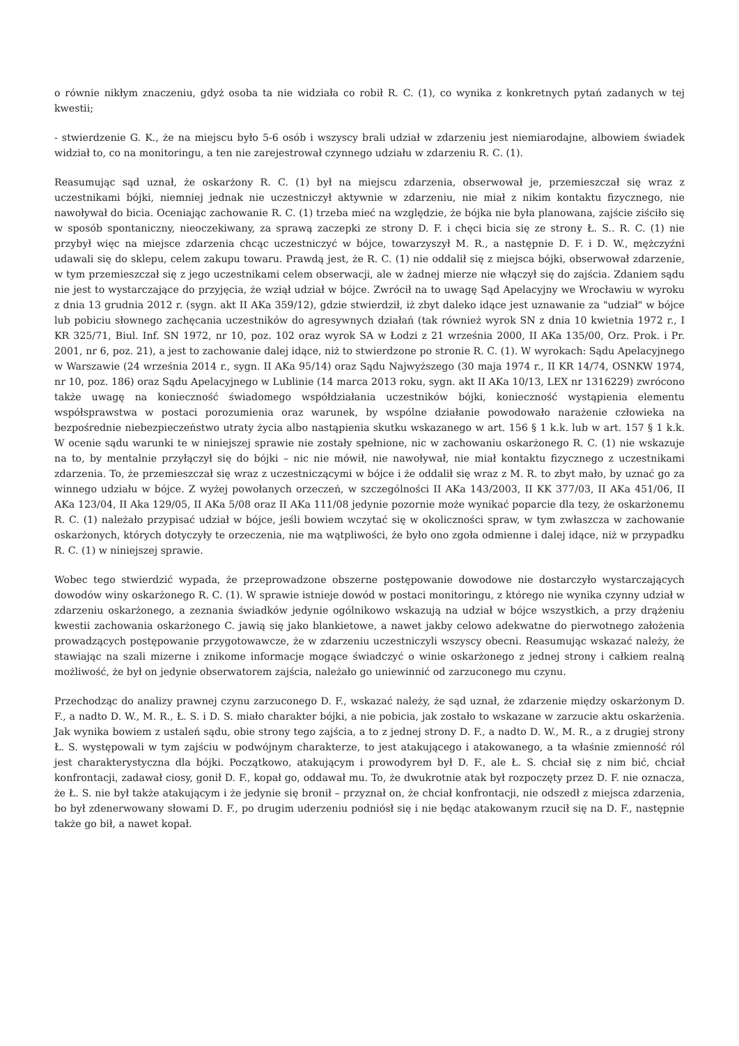o równie nikłym znaczeniu, gdyż osoba ta nie widziała co robił R. C. (1), co wynika z konkretnych pytań zadanych w tej kwestii;
- stwierdzenie G. K., że na miejscu było 5-6 osób i wszyscy brali udział w zdarzeniu jest niemiarodajne, albowiem świadek widział to, co na monitoringu, a ten nie zarejestrował czynnego udziału w zdarzeniu R. C. (1).
Reasumując sąd uznał, że oskarżony R. C. (1) był na miejscu zdarzenia, obserwował je, przemieszczał się wraz z uczestnikami bójki, niemniej jednak nie uczestniczył aktywnie w zdarzeniu, nie miał z nikim kontaktu fizycznego, nie nawoływał do bicia. Oceniając zachowanie R. C. (1) trzeba mieć na względzie, że bójka nie była planowana, zajście ziściło się w sposób spontaniczny, nieoczekiwany, za sprawą zaczepki ze strony D. F. i chęci bicia się ze strony Ł. S.. R. C. (1) nie przybył więc na miejsce zdarzenia chcąc uczestniczyć w bójce, towarzyszył M. R., a następnie D. F. i D. W., mężczyźni udawali się do sklepu, celem zakupu towaru. Prawdą jest, że R. C. (1) nie oddalił się z miejsca bójki, obserwował zdarzenie, w tym przemieszczał się z jego uczestnikami celem obserwacji, ale w żadnej mierze nie włączył się do zajścia. Zdaniem sądu nie jest to wystarczające do przyjęcia, że wziął udział w bójce. Zwrócił na to uwagę Sąd Apelacyjny we Wrocławiu w wyroku z dnia 13 grudnia 2012 r. (sygn. akt II AKa 359/12), gdzie stwierdził, iż zbyt daleko idące jest uznawanie za "udział" w bójce lub pobiciu słownego zachęcania uczestników do agresywnych działań (tak również wyrok SN z dnia 10 kwietnia 1972 r., I KR 325/71, Biul. Inf. SN 1972, nr 10, poz. 102 oraz wyrok SA w Łodzi z 21 września 2000, II AKa 135/00, Orz. Prok. i Pr. 2001, nr 6, poz. 21), a jest to zachowanie dalej idące, niż to stwierdzone po stronie R. C. (1). W wyrokach: Sądu Apelacyjnego w Warszawie (24 września 2014 r., sygn. II AKa 95/14) oraz Sądu Najwyższego (30 maja 1974 r., II KR 14/74, OSNKW 1974, nr 10, poz. 186) oraz Sądu Apelacyjnego w Lublinie (14 marca 2013 roku, sygn. akt II AKa 10/13, LEX nr 1316229) zwrócono także uwagę na konieczność świadomego współdziałania uczestników bójki, konieczność wystąpienia elementu współsprawstwa w postaci porozumienia oraz warunek, by wspólne działanie powodowało narażenie człowieka na bezpośrednie niebezpieczeństwo utraty życia albo nastąpienia skutku wskazanego w art. 156 § 1 k.k. lub w art. 157 § 1 k.k. W ocenie sądu warunki te w niniejszej sprawie nie zostały spełnione, nic w zachowaniu oskarżonego R. C. (1) nie wskazuje na to, by mentalnie przyłączył się do bójki – nic nie mówił, nie nawoływał, nie miał kontaktu fizycznego z uczestnikami zdarzenia. To, że przemieszczał się wraz z uczestniczącymi w bójce i że oddalił się wraz z M. R. to zbyt mało, by uznać go za winnego udziału w bójce. Z wyżej powołanych orzeczeń, w szczególności II AKa 143/2003, II KK 377/03, II AKa 451/06, II AKa 123/04, II Aka 129/05, II AKa 5/08 oraz II AKa 111/08 jedynie pozornie może wynikać poparcie dla tezy, że oskarżonemu R. C. (1) należało przypisać udział w bójce, jeśli bowiem wczytać się w okoliczności spraw, w tym zwłaszcza w zachowanie oskarżonych, których dotyczyły te orzeczenia, nie ma wątpliwości, że było ono zgoła odmienne i dalej idące, niż w przypadku R. C. (1) w niniejszej sprawie.
Wobec tego stwierdzić wypada, że przeprowadzone obszerne postępowanie dowodowe nie dostarczyło wystarczających dowodów winy oskarżonego R. C. (1). W sprawie istnieje dowód w postaci monitoringu, z którego nie wynika czynny udział w zdarzeniu oskarżonego, a zeznania świadków jedynie ogólnikowo wskazują na udział w bójce wszystkich, a przy drążeniu kwestii zachowania oskarżonego C. jawią się jako blankietowe, a nawet jakby celowo adekwatne do pierwotnego założenia prowadzących postępowanie przygotowawcze, że w zdarzeniu uczestniczyli wszyscy obecni. Reasumując wskazać należy, że stawiając na szali mizerne i znikome informacje mogące świadczyć o winie oskarżonego z jednej strony i całkiem realną możliwość, że był on jedynie obserwatorem zajścia, należało go uniewinnić od zarzuconego mu czynu.
Przechodząc do analizy prawnej czynu zarzuconego D. F., wskazać należy, że sąd uznał, że zdarzenie między oskarżonym D. F., a nadto D. W., M. R., Ł. S. i D. S. miało charakter bójki, a nie pobicia, jak zostało to wskazane w zarzucie aktu oskarżenia. Jak wynika bowiem z ustaleń sądu, obie strony tego zajścia, a to z jednej strony D. F., a nadto D. W., M. R., a z drugiej strony Ł. S. występowali w tym zajściu w podwójnym charakterze, to jest atakującego i atakowanego, a ta właśnie zmienność ról jest charakterystyczna dla bójki. Początkowo, atakującym i prowodyrem był D. F., ale Ł. S. chciał się z nim bić, chciał konfrontacji, zadawał ciosy, gonił D. F., kopał go, oddawał mu. To, że dwukrotnie atak był rozpoczęty przez D. F. nie oznacza, że Ł. S. nie był także atakującym i że jedynie się bronił – przyznał on, że chciał konfrontacji, nie odszedł z miejsca zdarzenia, bo był zdenerwowany słowami D. F., po drugim uderzeniu podniósł się i nie będąc atakowanym rzucił się na D. F., następnie także go bił, a nawet kopał.